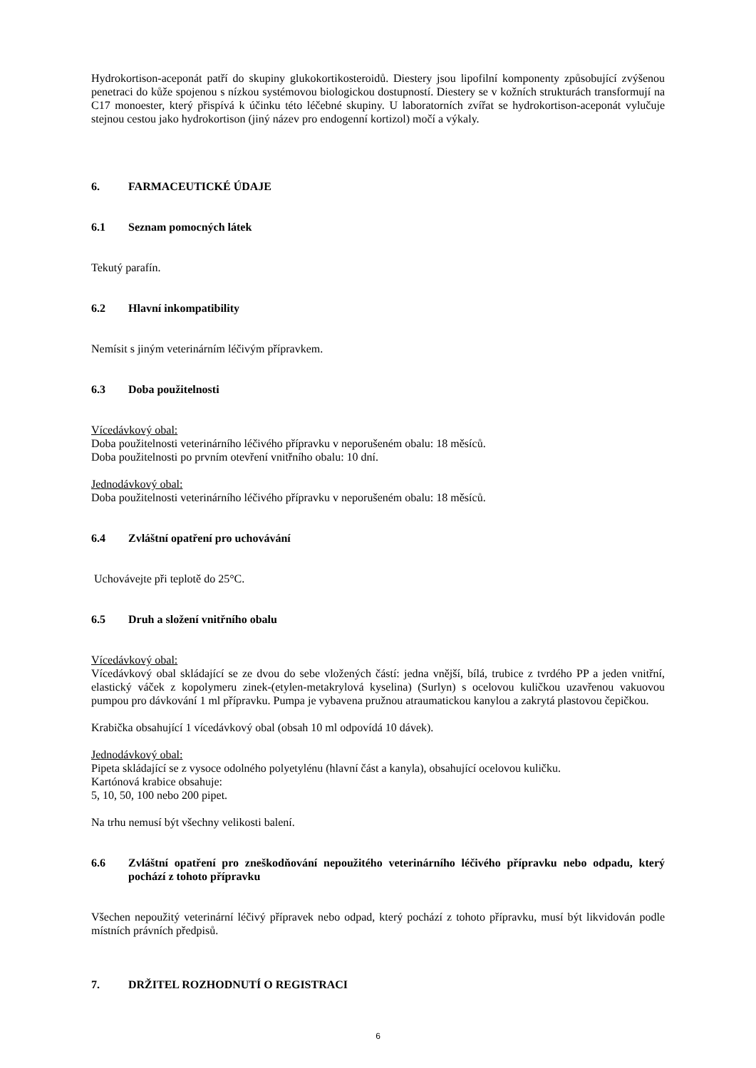Hydrokortison-aceponát patří do skupiny glukokortikosteroidů. Diestery jsou lipofilní komponenty způsobující zvýšenou penetraci do kůže spojenou s nízkou systémovou biologickou dostupností. Diestery se v kožních strukturách transformují na C17 monoester, který přispívá k účinku této léčebné skupiny. U laboratorních zvířat se hydrokortison-aceponát vylučuje stejnou cestou jako hydrokortison (jiný název pro endogenní kortizol) močí a výkaly.
6. FARMACEUTICKÉ ÚDAJE
6.1 Seznam pomocných látek
Tekutý parafín.
6.2 Hlavní inkompatibility
Nemísit s jiným veterinárním léčivým přípravkem.
6.3 Doba použitelnosti
Vícedávkový obal:
Doba použitelnosti veterinárního léčivého přípravku v neporušeném obalu: 18 měsíců.
Doba použitelnosti po prvním otevření vnitřního obalu: 10 dní.
Jednodávkový obal:
Doba použitelnosti veterinárního léčivého přípravku v neporušeném obalu: 18 měsíců.
6.4 Zvláštní opatření pro uchovávání
Uchovávejte při teplotě do 25°C.
6.5 Druh a složení vnitřního obalu
Vícedávkový obal:
Vícedávkový obal skládající se ze dvou do sebe vložených částí: jedna vnější, bílá, trubice z tvrdého PP a jeden vnitřní, elastický váček z kopolymeru zinek-(etylen-metakrylová kyselina) (Surlyn) s ocelovou kuličkou uzavřenou vakuovou pumpou pro dávkování 1 ml přípravku. Pumpa je vybavena pružnou atraumatickou kanylou a zakrytá plastovou čepičkou.
Krabička obsahující 1 vícedávkový obal (obsah 10 ml odpovídá 10 dávek).
Jednodávkový obal:
Pipeta skládající se z vysoce odolného polyetylénu (hlavní část a kanyla), obsahující ocelovou kuličku.
Kartónová krabice obsahuje:
5, 10, 50, 100 nebo 200 pipet.
Na trhu nemusí být všechny velikosti balení.
6.6 Zvláštní opatření pro zneškodňování nepoužitého veterinárního léčivého přípravku nebo odpadu, který pochází z tohoto přípravku
Všechen nepoužitý veterinární léčivý přípravek nebo odpad, který pochází z tohoto přípravku, musí být likvidován podle místních právních předpisů.
7. DRŽITEL ROZHODNUTÍ O REGISTRACI
6